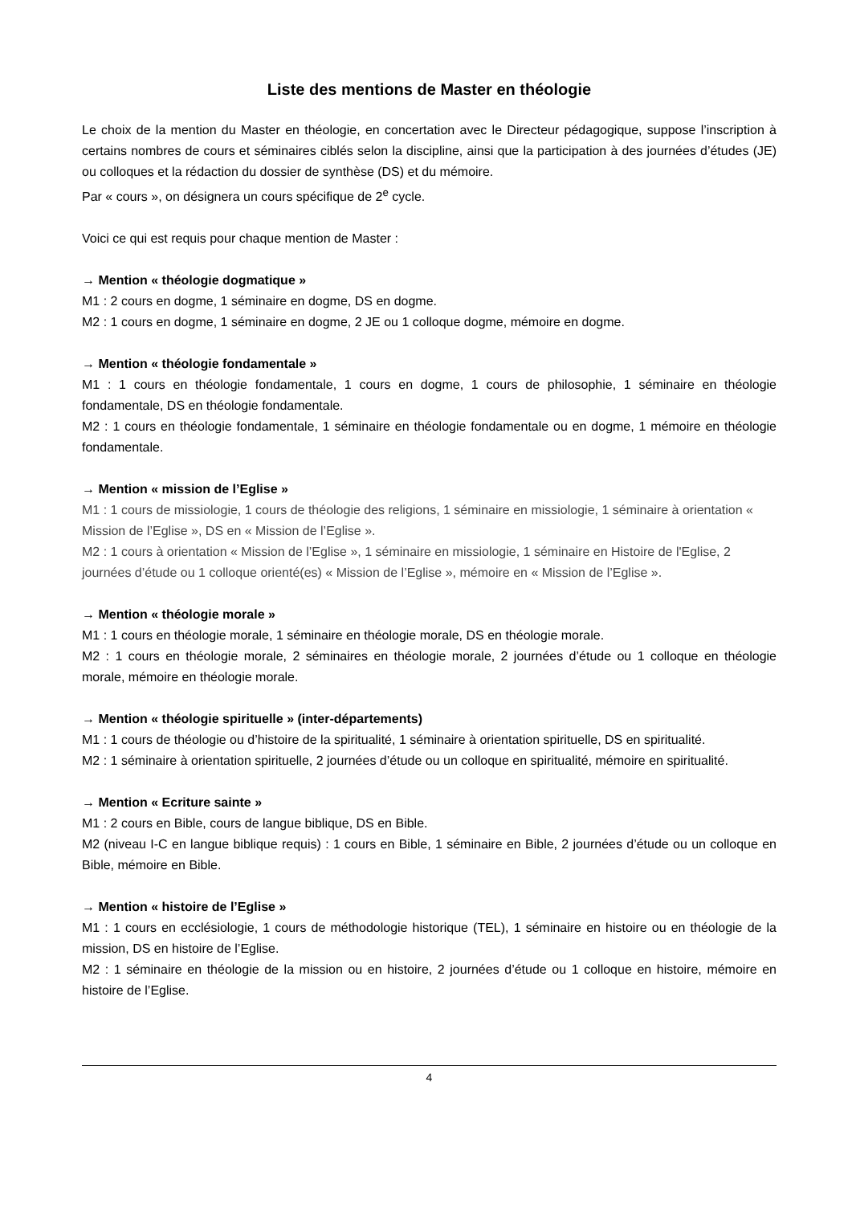Liste des mentions de Master en théologie
Le choix de la mention du Master en théologie, en concertation avec le Directeur pédagogique, suppose l’inscription à certains nombres de cours et séminaires ciblés selon la discipline, ainsi que la participation à des journées d’études (JE) ou colloques et la rédaction du dossier de synthèse (DS) et du mémoire.
Par « cours », on désignera un cours spécifique de 2<sup>e</sup> cycle.
Voici ce qui est requis pour chaque mention de Master :
→ Mention « théologie dogmatique »
M1 : 2 cours en dogme, 1 séminaire en dogme, DS en dogme.
M2 : 1 cours en dogme, 1 séminaire en dogme, 2 JE ou 1 colloque dogme, mémoire en dogme.
→ Mention « théologie fondamentale »
M1 : 1 cours en théologie fondamentale, 1 cours en dogme, 1 cours de philosophie, 1 séminaire en théologie fondamentale, DS en théologie fondamentale.
M2 : 1 cours en théologie fondamentale, 1 séminaire en théologie fondamentale ou en dogme, 1 mémoire en théologie fondamentale.
→ Mention « mission de l’Eglise »
M1 : 1 cours de missiologie, 1 cours de théologie des religions, 1 séminaire en missiologie, 1 séminaire à orientation « Mission de l’Eglise », DS en « Mission de l’Eglise ».
M2 : 1 cours à orientation « Mission de l’Eglise », 1 séminaire en missiologie, 1 séminaire en Histoire de l'Eglise, 2 journées d’étude ou 1 colloque orienté(es) « Mission de l’Eglise », mémoire en « Mission de l’Eglise ».
→ Mention « théologie morale »
M1 : 1 cours en théologie morale, 1 séminaire en théologie morale, DS en théologie morale.
M2 : 1 cours en théologie morale, 2 séminaires en théologie morale, 2 journées d’étude ou 1 colloque en théologie morale, mémoire en théologie morale.
→ Mention « théologie spirituelle » (inter-départements)
M1 : 1 cours de théologie ou d’histoire de la spiritualité, 1 séminaire à orientation spirituelle, DS en spiritualité.
M2 : 1 séminaire à orientation spirituelle, 2 journées d’étude ou un colloque en spiritualité, mémoire en spiritualité.
→ Mention « Ecriture sainte »
M1 : 2 cours en Bible, cours de langue biblique, DS en Bible.
M2 (niveau I-C en langue biblique requis) : 1 cours en Bible, 1 séminaire en Bible, 2 journées d’étude ou un colloque en Bible, mémoire en Bible.
→ Mention « histoire de l’Eglise »
M1 : 1 cours en ecclésiologie, 1 cours de méthodologie historique (TEL), 1 séminaire en histoire ou en théologie de la mission, DS en histoire de l’Eglise.
M2 : 1 séminaire en théologie de la mission ou en histoire, 2 journées d’étude ou 1 colloque en histoire, mémoire en histoire de l’Eglise.
4